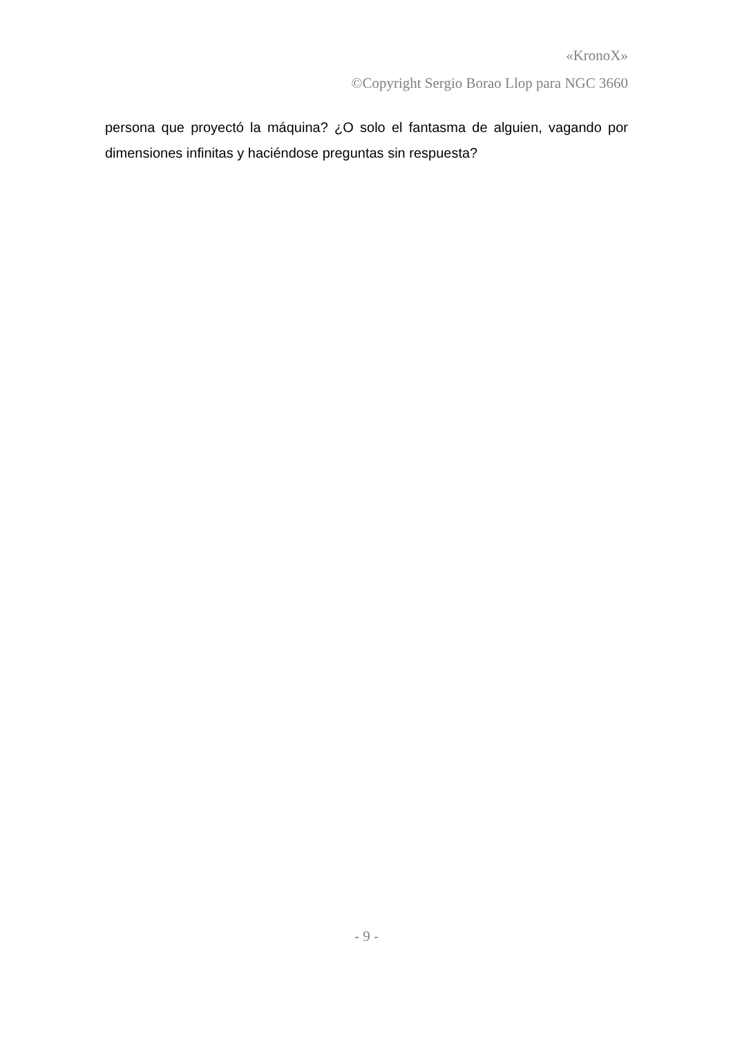«KronoX»
©Copyright Sergio Borao Llop para NGC 3660
persona que proyectó la máquina? ¿O solo el fantasma de alguien, vagando por dimensiones infinitas y haciéndose preguntas sin respuesta?
- 9 -